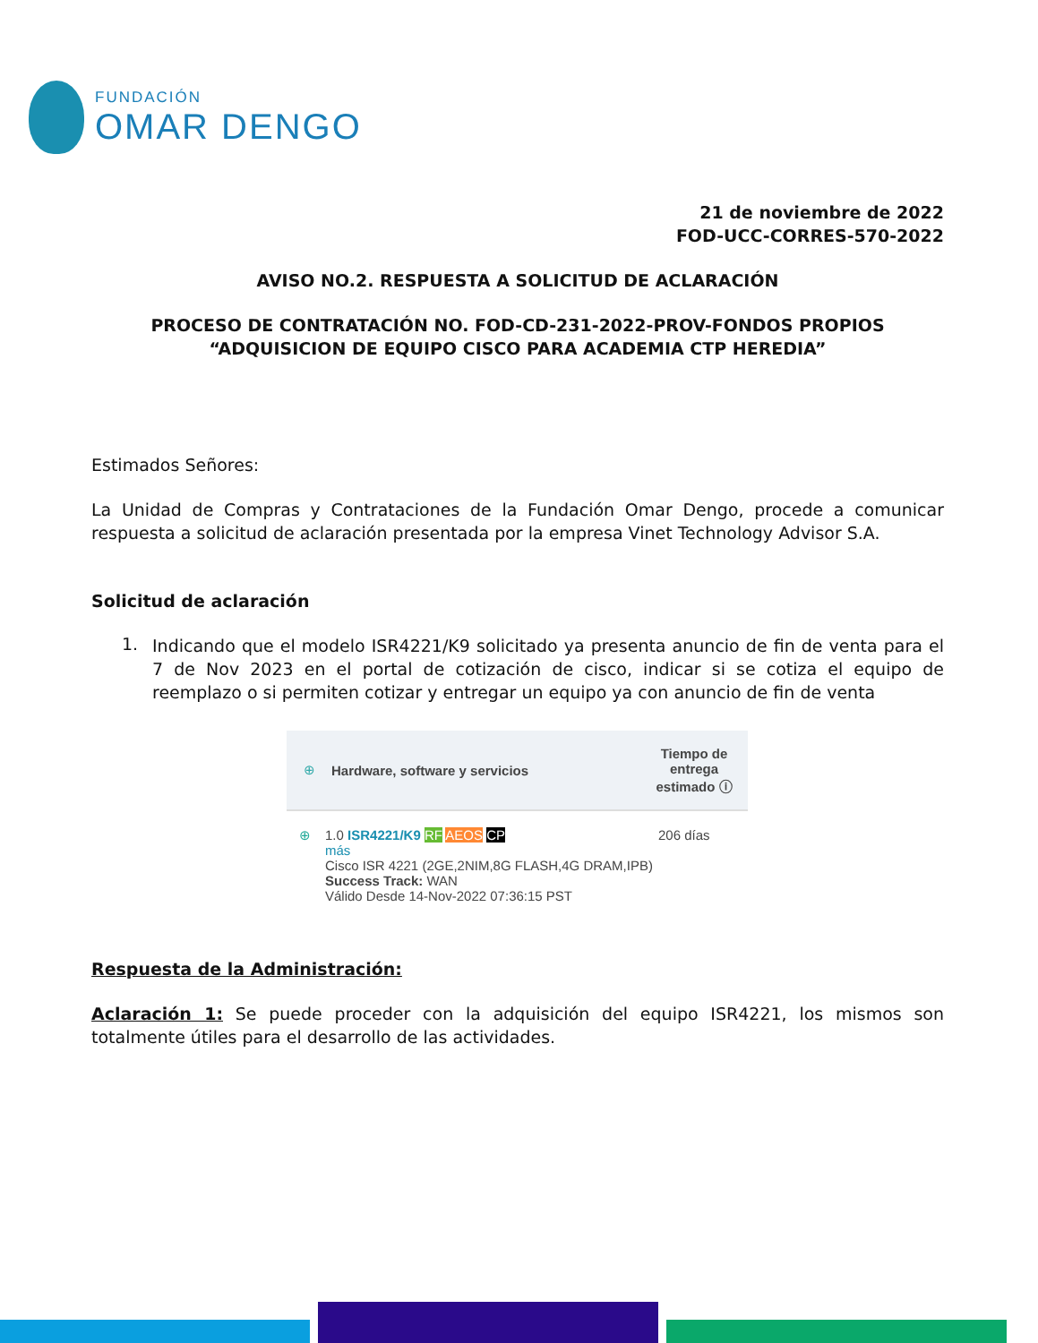FUNDACIÓN
OMAR DENGO
21 de noviembre de 2022
FOD-UCC-CORRES-570-2022
AVISO NO.2. RESPUESTA A SOLICITUD DE ACLARACIÓN
PROCESO DE CONTRATACIÓN NO. FOD-CD-231-2022-PROV-FONDOS PROPIOS
“ADQUISICION DE EQUIPO CISCO PARA ACADEMIA CTP HEREDIA”
Estimados Señores:
La Unidad de Compras y Contrataciones de la Fundación Omar Dengo, procede a comunicar respuesta a solicitud de aclaración presentada por la empresa Vinet Technology Advisor S.A.
Solicitud de aclaración
1.
Indicando que el modelo ISR4221/K9 solicitado ya presenta anuncio de fin de venta para el 7 de Nov 2023 en el portal de cotización de cisco, indicar si se cotiza el equipo de reemplazo o si permiten cotizar y entregar un equipo ya con anuncio de fin de venta
⊕ Hardware, software y servicios Tiempo de entrega estimado ⓘ
⊕ 1.0 ISR4221/K9 RF AEOS CP
más
Cisco ISR 4221 (2GE,2NIM,8G FLASH,4G DRAM,IPB)
Success Track: WAN
Válido Desde 14-Nov-2022 07:36:15 PST 206 días
Respuesta de la Administración:
Aclaración 1: Se puede proceder con la adquisición del equipo ISR4221, los mismos son totalmente útiles para el desarrollo de las actividades.